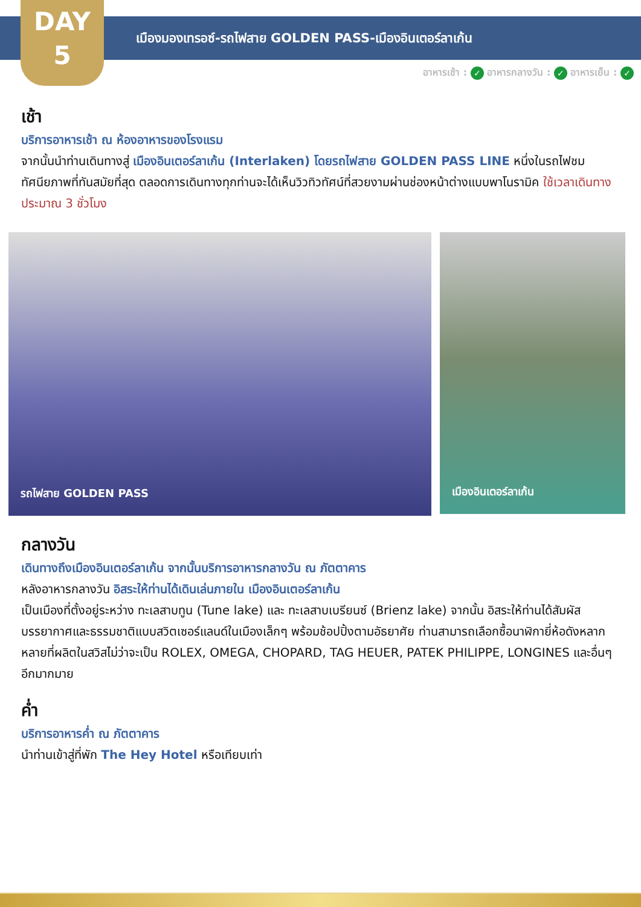DAY
5
เมืองมองเทรอซ์-รถไฟสาย GOLDEN PASS-เมืองอินเตอร์ลาเก้น
อาหารเช้า : ✓ อาหารกลางวัน : ✓ อาหารเย็น : ✓
เช้า
บริการอาหารเช้า ณ ห้องอาหารของโรงแรม
จากนั้นนำท่านเดินทางสู่ เมืองอินเตอร์ลาเก้น (Interlaken) โดยรถไฟสาย GOLDEN PASS LINE หนึ่งในรถไฟชมทัศนียภาพที่ทันสมัยที่สุด ตลอดการเดินทางทุกท่านจะได้เห็นวิวทิวทัศน์ที่สวยงามผ่านช่องหน้าต่างแบบพาโนรามิค ใช้เวลาเดินทางประมาณ 3 ชั่วโมง
รถไฟสาย GOLDEN PASS
เมืองอินเตอร์ลาเก้น
กลางวัน
เดินทางถึงเมืองอินเตอร์ลาเก้น จากนั้นบริการอาหารกลางวัน ณ ภัตตาคาร
หลังอาหารกลางวัน อิสระให้ท่านได้เดินเล่นภายใน เมืองอินเตอร์ลาเก้น
เป็นเมืองที่ตั้งอยู่ระหว่าง ทะเลสาบทูน (Tune lake) และ ทะเลสาบเบรียนซ์ (Brienz lake) จากนั้น อิสระให้ท่านได้สัมผัสบรรยากาศและธรรมชาติแบบสวิตเซอร์แลนด์ในเมืองเล็กๆ พร้อมช้อปปิ้งตามอัธยาศัย ท่านสามารถเลือกซื้อนาฬิกายี่ห้อดังหลากหลายที่ผลิตในสวิสไม่ว่าจะเป็น ROLEX, OMEGA, CHOPARD, TAG HEUER, PATEK PHILIPPE, LONGINES และอื่นๆ อีกมากมาย
ค่ำ
บริการอาหารค่ำ ณ ภัตตาคาร
นำท่านเข้าสู่ที่พัก The Hey Hotel หรือเทียบเท่า